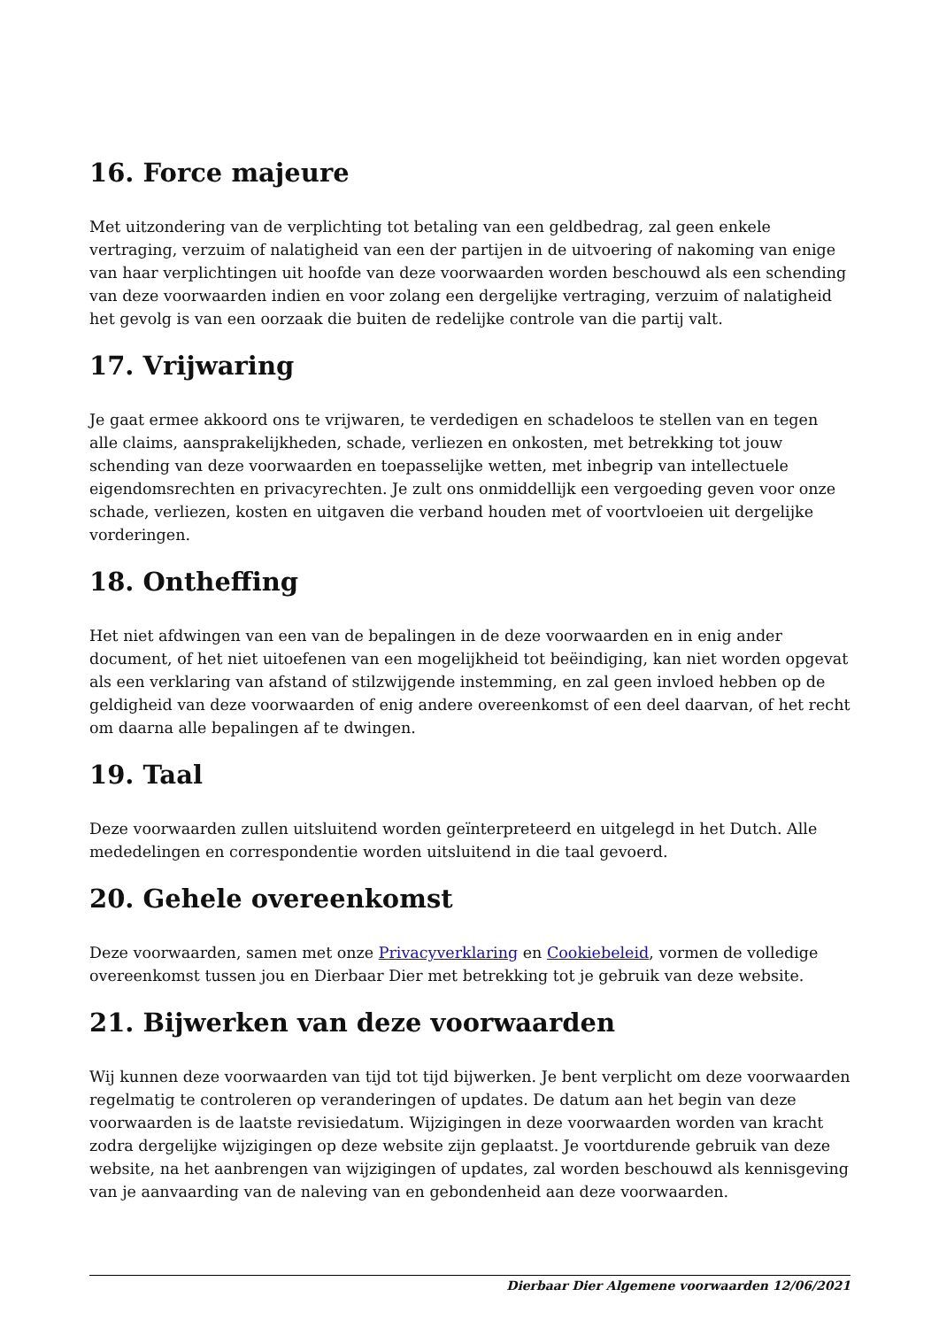16. Force majeure
Met uitzondering van de verplichting tot betaling van een geldbedrag, zal geen enkele vertraging, verzuim of nalatigheid van een der partijen in de uitvoering of nakoming van enige van haar verplichtingen uit hoofde van deze voorwaarden worden beschouwd als een schending van deze voorwaarden indien en voor zolang een dergelijke vertraging, verzuim of nalatigheid het gevolg is van een oorzaak die buiten de redelijke controle van die partij valt.
17. Vrijwaring
Je gaat ermee akkoord ons te vrijwaren, te verdedigen en schadeloos te stellen van en tegen alle claims, aansprakelijkheden, schade, verliezen en onkosten, met betrekking tot jouw schending van deze voorwaarden en toepasselijke wetten, met inbegrip van intellectuele eigendomsrechten en privacyrechten. Je zult ons onmiddellijk een vergoeding geven voor onze schade, verliezen, kosten en uitgaven die verband houden met of voortvloeien uit dergelijke vorderingen.
18. Ontheffing
Het niet afdwingen van een van de bepalingen in de deze voorwaarden en in enig ander document, of het niet uitoefenen van een mogelijkheid tot beëindiging, kan niet worden opgevat als een verklaring van afstand of stilzwijgende instemming, en zal geen invloed hebben op de geldigheid van deze voorwaarden of enig andere overeenkomst of een deel daarvan, of het recht om daarna alle bepalingen af te dwingen.
19. Taal
Deze voorwaarden zullen uitsluitend worden geïnterpreteerd en uitgelegd in het Dutch. Alle mededelingen en correspondentie worden uitsluitend in die taal gevoerd.
20. Gehele overeenkomst
Deze voorwaarden, samen met onze Privacyverklaring en Cookiebeleid, vormen de volledige overeenkomst tussen jou en Dierbaar Dier met betrekking tot je gebruik van deze website.
21. Bijwerken van deze voorwaarden
Wij kunnen deze voorwaarden van tijd tot tijd bijwerken. Je bent verplicht om deze voorwaarden regelmatig te controleren op veranderingen of updates. De datum aan het begin van deze voorwaarden is de laatste revisiedatum. Wijzigingen in deze voorwaarden worden van kracht zodra dergelijke wijzigingen op deze website zijn geplaatst. Je voortdurende gebruik van deze website, na het aanbrengen van wijzigingen of updates, zal worden beschouwd als kennisgeving van je aanvaarding van de naleving van en gebondenheid aan deze voorwaarden.
Dierbaar Dier Algemene voorwaarden 12/06/2021